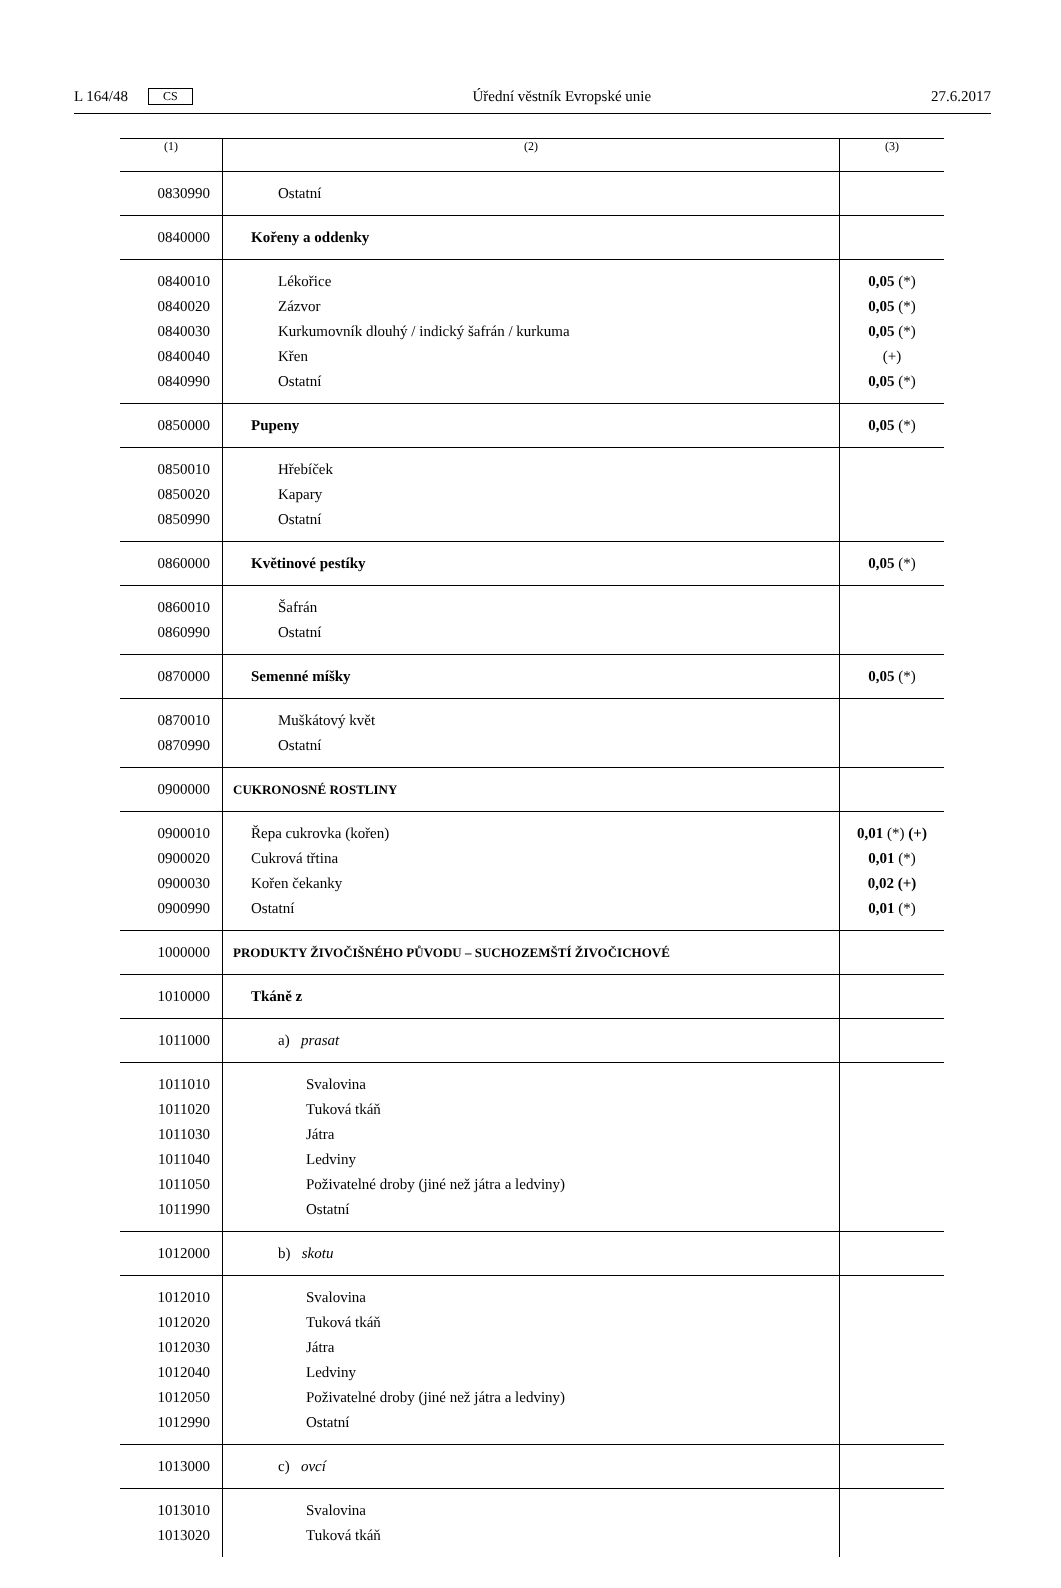L 164/48 CS Úřední věstník Evropské unie 27.6.2017
| (1) | (2) | (3) |
| --- | --- | --- |
| 0830990 | Ostatní | |
| 0840000 | Kořeny a oddenky | |
| 0840010 0840020 0840030 0840040 0840990 | Lékořice Zázvor Kurkumovník dlouhý / indický šafrán / kurkuma Křen Ostatní | 0,05 (*) 0,05 (*) 0,05 (*) (+) 0,05 (*) |
| 0850000 | Pupeny | 0,05 (*) |
| 0850010 0850020 0850990 | Hřebíček Kapary Ostatní | |
| 0860000 | Květinové pestíky | 0,05 (*) |
| 0860010 0860990 | Šafrán Ostatní | |
| 0870000 | Semenné míšky | 0,05 (*) |
| 0870010 0870990 | Muškátový květ Ostatní | |
| 0900000 | CUKRONOSNÉ ROSTLINY | |
| 0900010 0900020 0900030 0900990 | Řepa cukrovka (kořen) Cukrová třtina Kořen čekanky Ostatní | 0,01 (*) (+) 0,01 (*) 0,02 (+) 0,01 (*) |
| 1000000 | PRODUKTY ŽIVOČIŠNÉHO PŮVODU – SUCHOZEMŠTÍ ŽIVOČICHOVÉ | |
| 1010000 | Tkáně z | |
| 1011000 | a) prasat | |
| 1011010 1011020 1011030 1011040 1011050 1011990 | Svalovina Tuková tkáň Játra Ledviny Poživatelné droby (jiné než játra a ledviny) Ostatní | |
| 1012000 | b) skotu | |
| 1012010 1012020 1012030 1012040 1012050 1012990 | Svalovina Tuková tkáň Játra Ledviny Poživatelné droby (jiné než játra a ledviny) Ostatní | |
| 1013000 | c) ovcí | |
| 1013010 1013020 | Svalovina Tuková tkáň | |